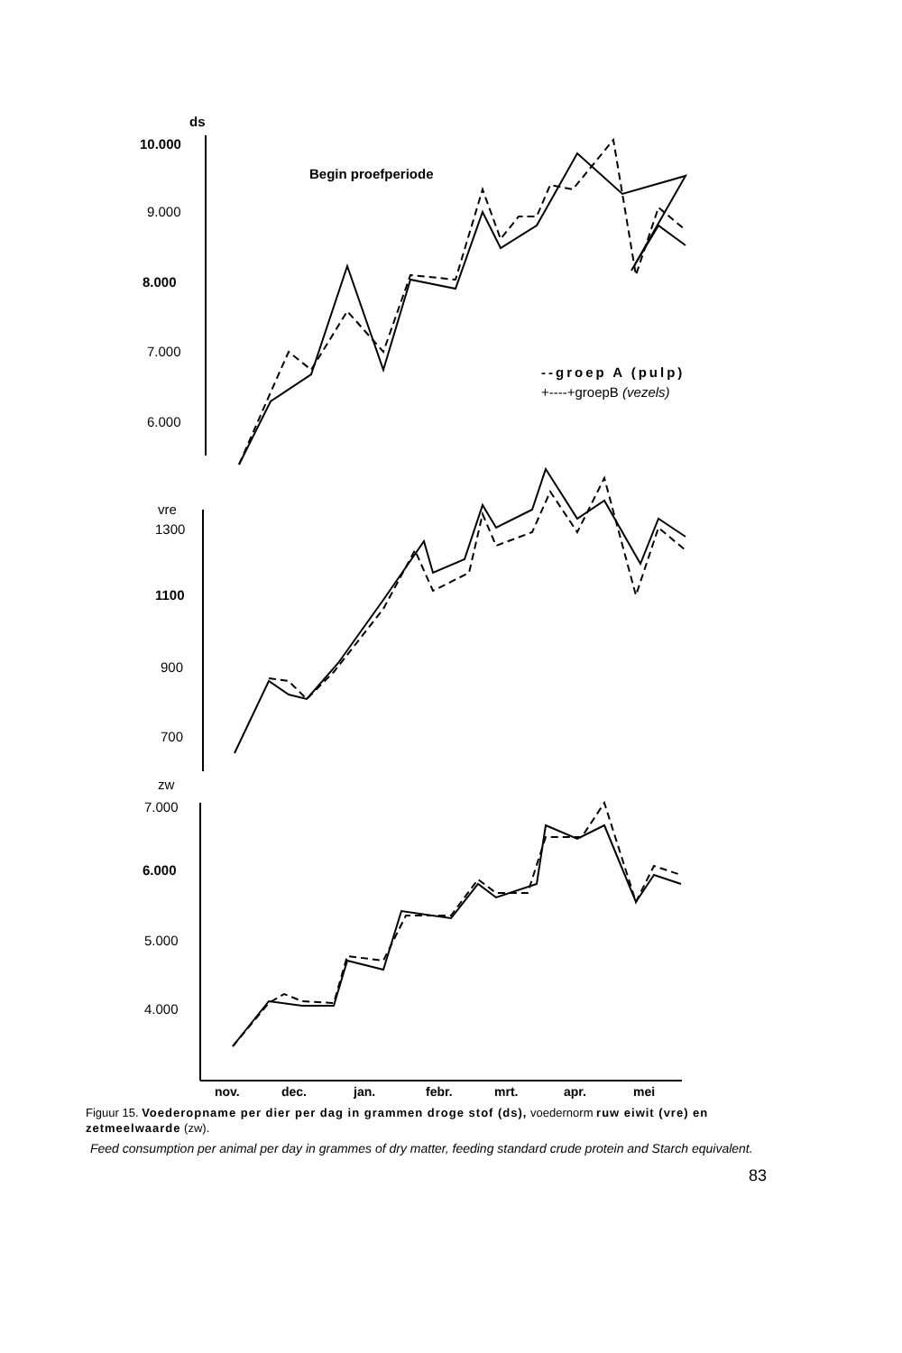ds
10.000
8.000
Begin proefperiode
1100
6.000
9.000
7.000
6.000
--groep A (pulp)
+----+groepB (vezels)
vre
1300
900
700
zw
7.000
5.000
4.000
nov.
dec.
jan.
febr.
mrt.
apr.
mei
Figuur 15. Voederopname per dier per dag in grammen droge stof (ds), voedernorm ruw eiwit (vre) en zetmeelwaarde (zw).
Feed consumption per animal per day in grammes of dry matter, feeding standard crude protein and Starch equivalent.
83